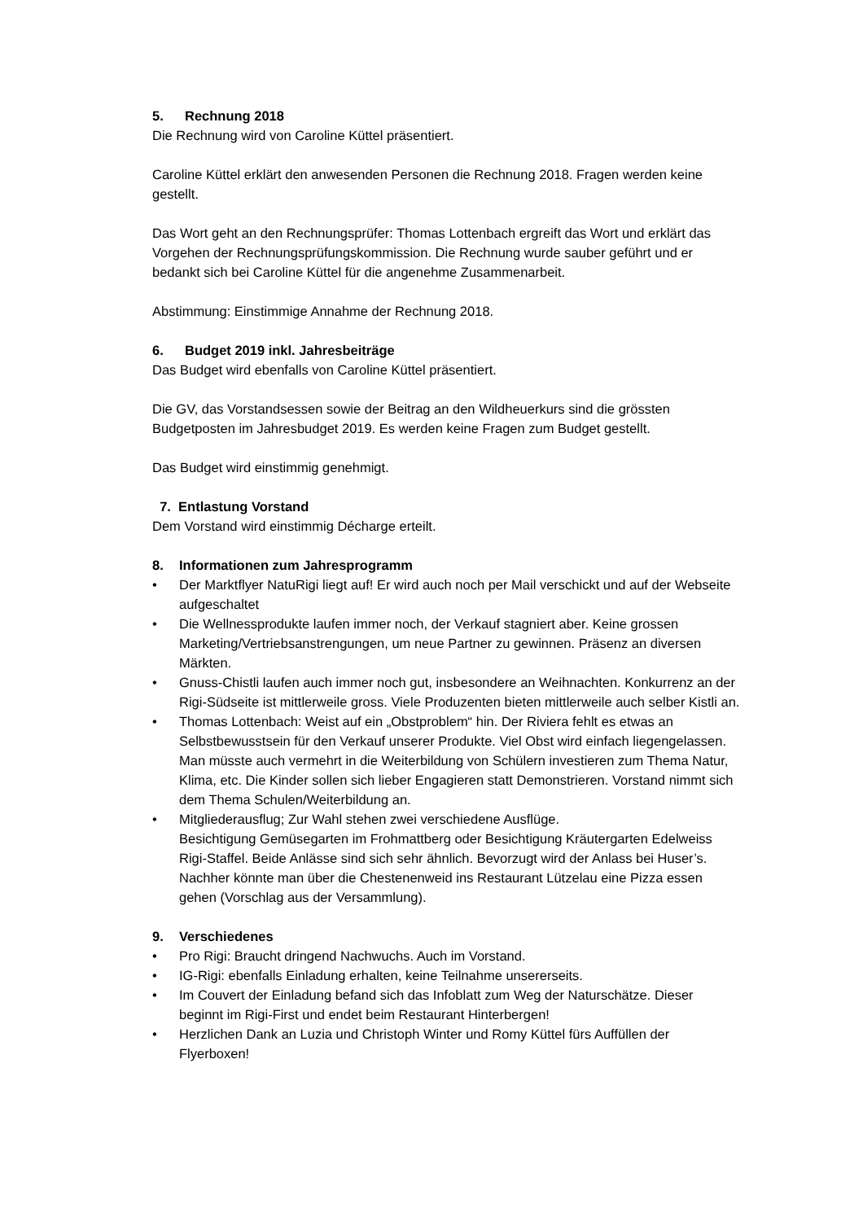5. Rechnung 2018
Die Rechnung wird von Caroline Küttel präsentiert.
Caroline Küttel erklärt den anwesenden Personen die Rechnung 2018. Fragen werden keine gestellt.
Das Wort geht an den Rechnungsprüfer: Thomas Lottenbach ergreift das Wort und erklärt das Vorgehen der Rechnungsprüfungskommission. Die Rechnung wurde sauber geführt und er bedankt sich bei Caroline Küttel für die angenehme Zusammenarbeit.
Abstimmung: Einstimmige Annahme der Rechnung 2018.
6. Budget 2019 inkl. Jahresbeiträge
Das Budget wird ebenfalls von Caroline Küttel präsentiert.
Die GV, das Vorstandsessen sowie der Beitrag an den Wildheuerkurs sind die grössten Budgetposten im Jahresbudget 2019. Es werden keine Fragen zum Budget gestellt.
Das Budget wird einstimmig genehmigt.
7. Entlastung Vorstand
Dem Vorstand wird einstimmig Décharge erteilt.
8. Informationen zum Jahresprogramm
• Der Marktflyer NatuRigi liegt auf! Er wird auch noch per Mail verschickt und auf der Webseite aufgeschaltet
• Die Wellnessprodukte laufen immer noch, der Verkauf stagniert aber. Keine grossen Marketing/Vertriebsanstrengungen, um neue Partner zu gewinnen. Präsenz an diversen Märkten.
• Gnuss-Chistli laufen auch immer noch gut, insbesondere an Weihnachten. Konkurrenz an der Rigi-Südseite ist mittlerweile gross. Viele Produzenten bieten mittlerweile auch selber Kistli an.
• Thomas Lottenbach: Weist auf ein „Obstproblem“ hin. Der Riviera fehlt es etwas an Selbstbewusstsein für den Verkauf unserer Produkte. Viel Obst wird einfach liegengelassen. Man müsste auch vermehrt in die Weiterbildung von Schülern investieren zum Thema Natur, Klima, etc. Die Kinder sollen sich lieber Engagieren statt Demonstrieren. Vorstand nimmt sich dem Thema Schulen/Weiterbildung an.
• Mitgliederausflug; Zur Wahl stehen zwei verschiedene Ausflüge.
Besichtigung Gemüsegarten im Frohmattberg oder Besichtigung Kräutergarten Edelweiss Rigi-Staffel. Beide Anlässe sind sich sehr ähnlich. Bevorzugt wird der Anlass bei Huser’s. Nachher könnte man über die Chestenenweid ins Restaurant Lützelau eine Pizza essen gehen (Vorschlag aus der Versammlung).
9. Verschiedenes
• Pro Rigi: Braucht dringend Nachwuchs. Auch im Vorstand.
• IG-Rigi: ebenfalls Einladung erhalten, keine Teilnahme unsererseits.
• Im Couvert der Einladung befand sich das Infoblatt zum Weg der Naturschätze. Dieser beginnt im Rigi-First und endet beim Restaurant Hinterbergen!
• Herzlichen Dank an Luzia und Christoph Winter und Romy Küttel fürs Auffüllen der Flyerboxen!